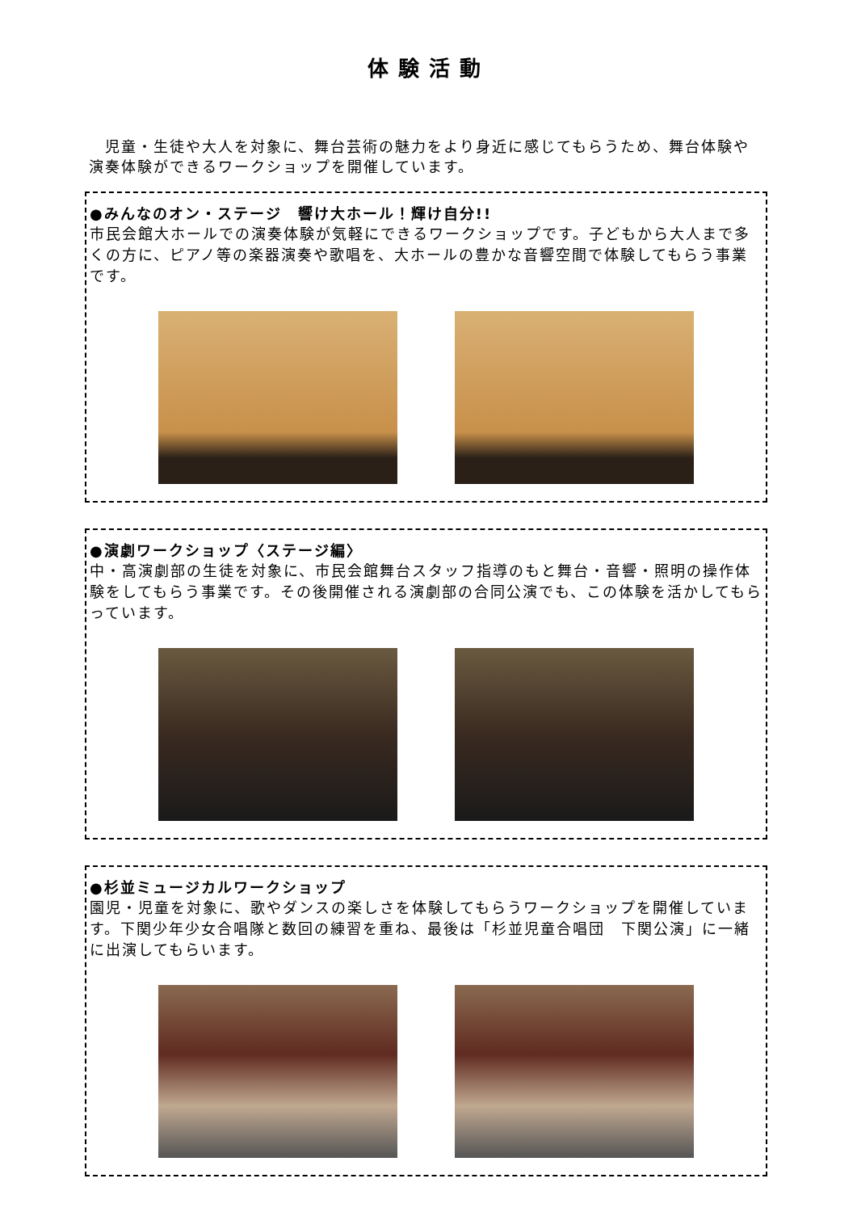体験活動
児童・生徒や大人を対象に、舞台芸術の魅力をより身近に感じてもらうため、舞台体験や演奏体験ができるワークショップを開催しています。
●みんなのオン・ステージ　響け大ホール！輝け自分!!
市民会館大ホールでの演奏体験が気軽にできるワークショップです。子どもから大人まで多くの方に、ピアノ等の楽器演奏や歌唱を、大ホールの豊かな音響空間で体験してもらう事業です。
●演劇ワークショップ〈ステージ編〉
中・高演劇部の生徒を対象に、市民会館舞台スタッフ指導のもと舞台・音響・照明の操作体験をしてもらう事業です。その後開催される演劇部の合同公演でも、この体験を活かしてもらっています。
●杉並ミュージカルワークショップ
園児・児童を対象に、歌やダンスの楽しさを体験してもらうワークショップを開催しています。下関少年少女合唱隊と数回の練習を重ね、最後は「杉並児童合唱団　下関公演」に一緒に出演してもらいます。